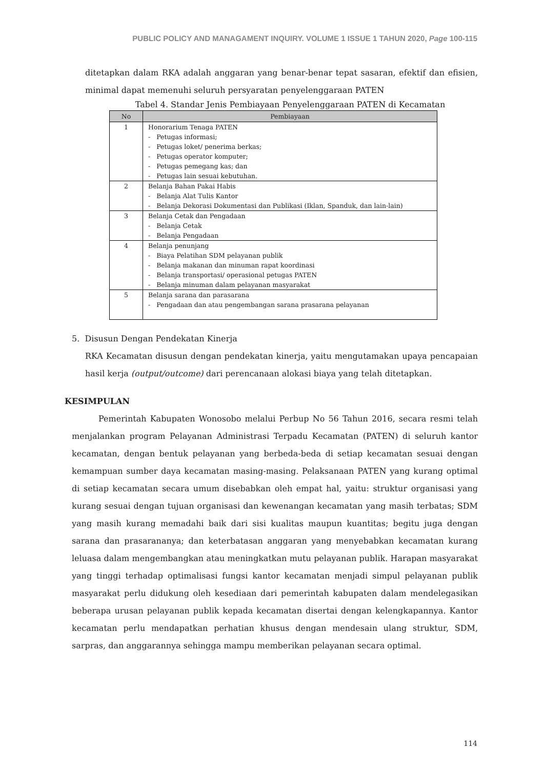PUBLIC POLICY AND MANAGAMENT INQUIRY. VOLUME 1 ISSUE 1 TAHUN 2020, Page 100-115
ditetapkan dalam RKA adalah anggaran yang benar-benar tepat sasaran, efektif dan efisien, minimal dapat memenuhi seluruh persyaratan penyelenggaraan PATEN
Tabel 4. Standar Jenis Pembiayaan Penyelenggaraan PATEN di Kecamatan
| No | Pembiayaan |
| --- | --- |
| 1 | Honorarium Tenaga PATEN - Petugas informasi; - Petugas loket/ penerima berkas; - Petugas operator komputer; - Petugas pemegang kas; dan - Petugas lain sesuai kebutuhan. |
| 2 | Belanja Bahan Pakai Habis - Belanja Alat Tulis Kantor - Belanja Dekorasi Dokumentasi dan Publikasi (Iklan, Spanduk, dan lain-lain) |
| 3 | Belanja Cetak dan Pengadaan - Belanja Cetak - Belanja Pengadaan |
| 4 | Belanja penunjang - Biaya Pelatihan SDM pelayanan publik - Belanja makanan dan minuman rapat koordinasi - Belanja transportasi/ operasional petugas PATEN - Belanja minuman dalam pelayanan masyarakat |
| 5 | Belanja sarana dan parasarana - Pengadaan dan atau pengembangan sarana prasarana pelayanan |
5. Disusun Dengan Pendekatan Kinerja
RKA Kecamatan disusun dengan pendekatan kinerja, yaitu mengutamakan upaya pencapaian hasil kerja (output/outcome) dari perencanaan alokasi biaya yang telah ditetapkan.
KESIMPULAN
Pemerintah Kabupaten Wonosobo melalui Perbup No 56 Tahun 2016, secara resmi telah menjalankan program Pelayanan Administrasi Terpadu Kecamatan (PATEN) di seluruh kantor kecamatan, dengan bentuk pelayanan yang berbeda-beda di setiap kecamatan sesuai dengan kemampuan sumber daya kecamatan masing-masing. Pelaksanaan PATEN yang kurang optimal di setiap kecamatan secara umum disebabkan oleh empat hal, yaitu: struktur organisasi yang kurang sesuai dengan tujuan organisasi dan kewenangan kecamatan yang masih terbatas; SDM yang masih kurang memadahi baik dari sisi kualitas maupun kuantitas; begitu juga dengan sarana dan prasarananya; dan keterbatasan anggaran yang menyebabkan kecamatan kurang leluasa dalam mengembangkan atau meningkatkan mutu pelayanan publik. Harapan masyarakat yang tinggi terhadap optimalisasi fungsi kantor kecamatan menjadi simpul pelayanan publik masyarakat perlu didukung oleh kesediaan dari pemerintah kabupaten dalam mendelegasikan beberapa urusan pelayanan publik kepada kecamatan disertai dengan kelengkapannya. Kantor kecamatan perlu mendapatkan perhatian khusus dengan mendesain ulang struktur, SDM, sarpras, dan anggarannya sehingga mampu memberikan pelayanan secara optimal.
114